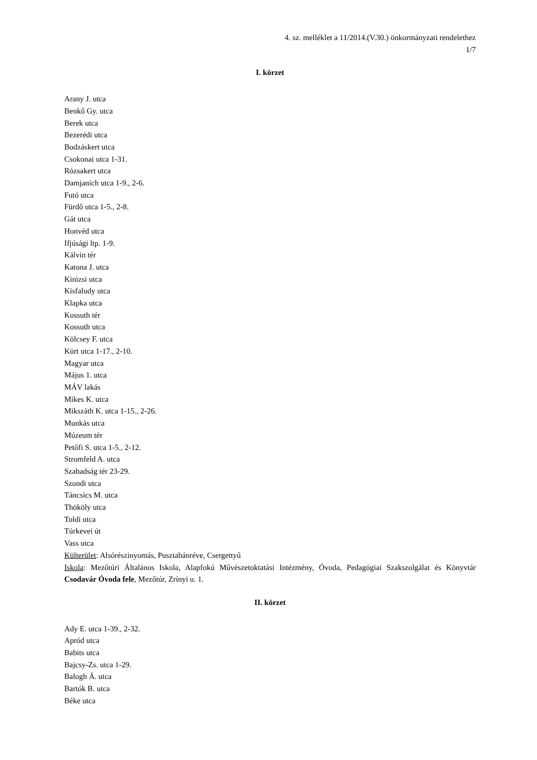4. sz. melléklet a 11/2014.(V.30.) önkormányzati rendelethez
1/7
I. körzet
Arany J. utca
Benkő Gy. utca
Berek utca
Bezerédi utca
Bodzáskert utca
Csokonai utca 1-31.
Rózsakert utca
Damjanich utca 1-9., 2-6.
Futó utca
Fürdő utca 1-5., 2-8.
Gát utca
Honvéd utca
Ifjúsági ltp. 1-9.
Kálvin tér
Katona J. utca
Kinizsi utca
Kisfaludy utca
Klapka utca
Kossuth tér
Kossuth utca
Kölcsey F. utca
Kürt utca 1-17., 2-10.
Magyar utca
Május 1. utca
MÁV lakás
Mikes K. utca
Mikszáth K. utca 1-15., 2-26.
Munkás utca
Múzeum tér
Petőfi S. utca 1-5., 2-12.
Stromfeld A. utca
Szabadság tér 23-29.
Szondi utca
Táncsics M. utca
Thököly utca
Toldi utca
Túrkevei út
Vass utca
Külterület: Alsórészinyomás, Pusztabánréve, Csergettyű
Iskola: Mezőtúri Általános Iskola, Alapfokú Művészetoktatási Intézmény, Óvoda, Pedagógiai Szakszolgálat és Könyvtár Csodavár Óvoda fele, Mezőtúr, Zrínyi u. 1.
II. körzet
Ady E. utca 1-39., 2-32.
Apród utca
Babits utca
Bajcsy-Zs. utca 1-29.
Balogh Á. utca
Bartók B. utca
Béke utca